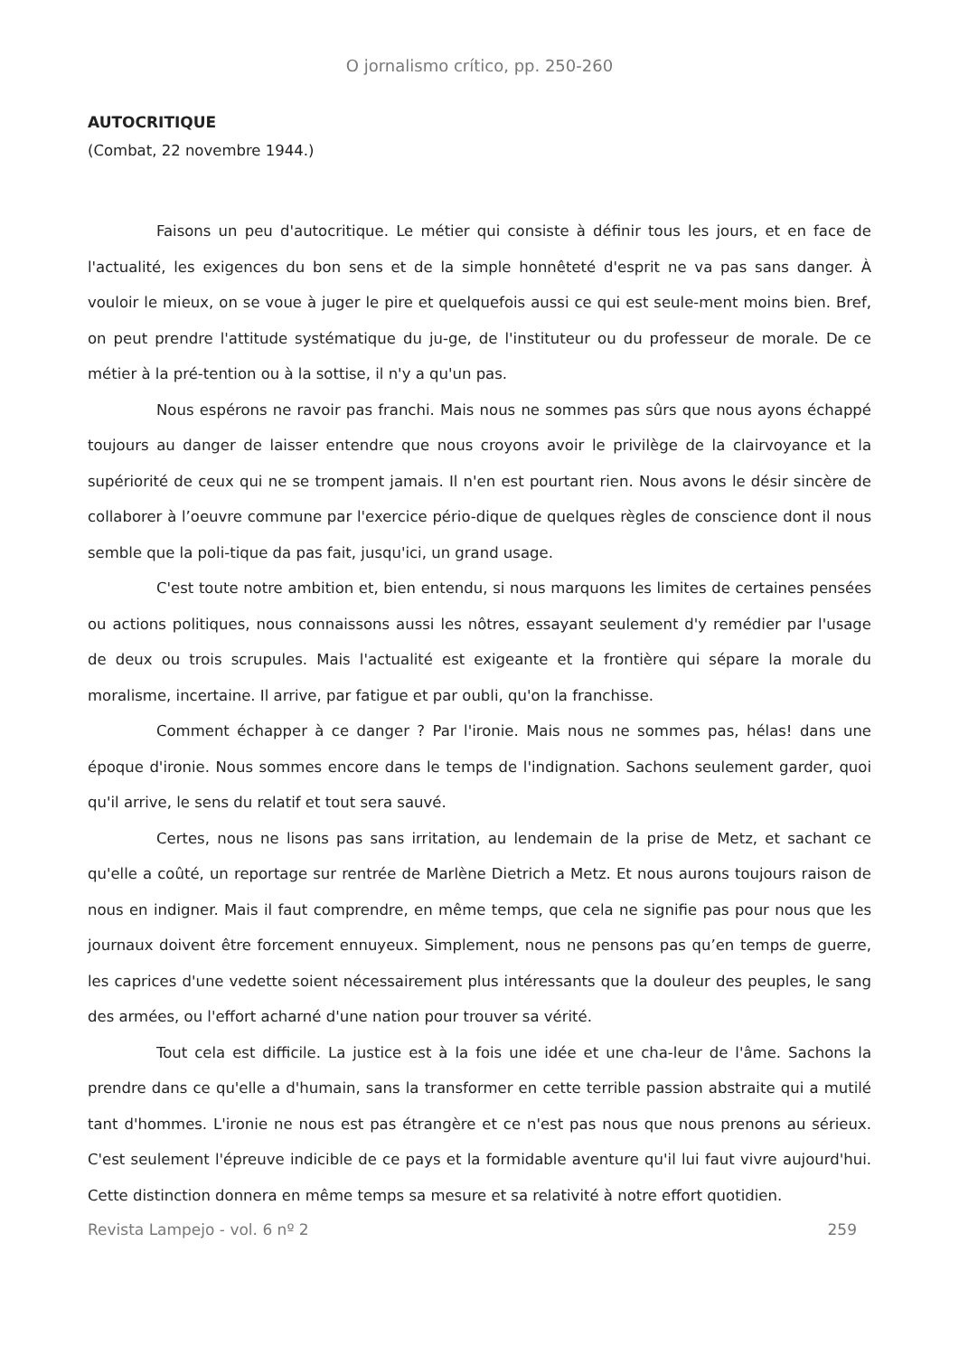O jornalismo crítico, pp. 250-260
AUTOCRITIQUE
(Combat, 22 novembre 1944.)
Faisons un peu d'autocritique. Le métier qui consiste à définir tous les jours, et en face de l'actualité, les exigences du bon sens et de la simple honnêteté d'esprit ne va pas sans danger. À vouloir le mieux, on se voue à juger le pire et quelquefois aussi ce qui est seule-ment moins bien. Bref, on peut prendre l'attitude systématique du ju-ge, de l'instituteur ou du professeur de morale. De ce métier à la pré-tention ou à la sottise, il n'y a qu'un pas.
Nous espérons ne ravoir pas franchi. Mais nous ne sommes pas sûrs que nous ayons échappé toujours au danger de laisser entendre que nous croyons avoir le privilège de la clairvoyance et la supériorité de ceux qui ne se trompent jamais. Il n'en est pourtant rien. Nous avons le désir sincère de collaborer à l’oeuvre commune par l'exercice pério-dique de quelques règles de conscience dont il nous semble que la poli-tique da pas fait, jusqu'ici, un grand usage.
C'est toute notre ambition et, bien entendu, si nous marquons les limites de certaines pensées ou actions politiques, nous connaissons aussi les nôtres, essayant seulement d'y remédier par l'usage de deux ou trois scrupules. Mais l'actualité est exigeante et la frontière qui sépare la morale du moralisme, incertaine. Il arrive, par fatigue et par oubli, qu'on la franchisse.
Comment échapper à ce danger ? Par l'ironie. Mais nous ne sommes pas, hélas! dans une époque d'ironie. Nous sommes encore dans le temps de l'indignation. Sachons seulement garder, quoi qu'il arrive, le sens du relatif et tout sera sauvé.
Certes, nous ne lisons pas sans irritation, au lendemain de la prise de Metz, et sachant ce qu'elle a coûté, un reportage sur rentrée de Marlène Dietrich a Metz. Et nous aurons toujours raison de nous en indigner. Mais il faut comprendre, en même temps, que cela ne signifie pas pour nous que les journaux doivent être forcement ennuyeux. Simplement, nous ne pensons pas qu’en temps de guerre, les caprices d'une vedette soient nécessairement plus intéressants que la douleur des peuples, le sang des armées, ou l'effort acharné d'une nation pour trouver sa vérité.
Tout cela est difficile. La justice est à la fois une idée et une cha-leur de l'âme. Sachons la prendre dans ce qu'elle a d'humain, sans la transformer en cette terrible passion abstraite qui a mutilé tant d'hommes. L'ironie ne nous est pas étrangère et ce n'est pas nous que nous prenons au sérieux. C'est seulement l'épreuve indicible de ce pays et la formidable aventure qu'il lui faut vivre aujourd'hui. Cette distinction donnera en même temps sa mesure et sa relativité à notre effort quotidien.
Revista Lampejo - vol. 6 nº 2 259